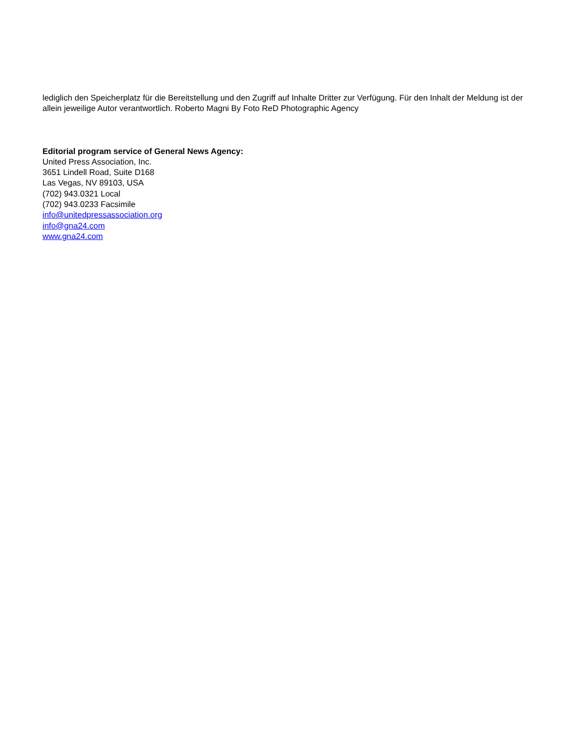lediglich den Speicherplatz für die Bereitstellung und den Zugriff auf Inhalte Dritter zur Verfügung. Für den Inhalt der Meldung ist der allein jeweilige Autor verantwortlich. Roberto Magni By Foto ReD Photographic Agency
Editorial program service of General News Agency:
United Press Association, Inc.
3651 Lindell Road, Suite D168
Las Vegas, NV 89103, USA
(702) 943.0321 Local
(702) 943.0233 Facsimile
info@unitedpressassociation.org
info@gna24.com
www.gna24.com